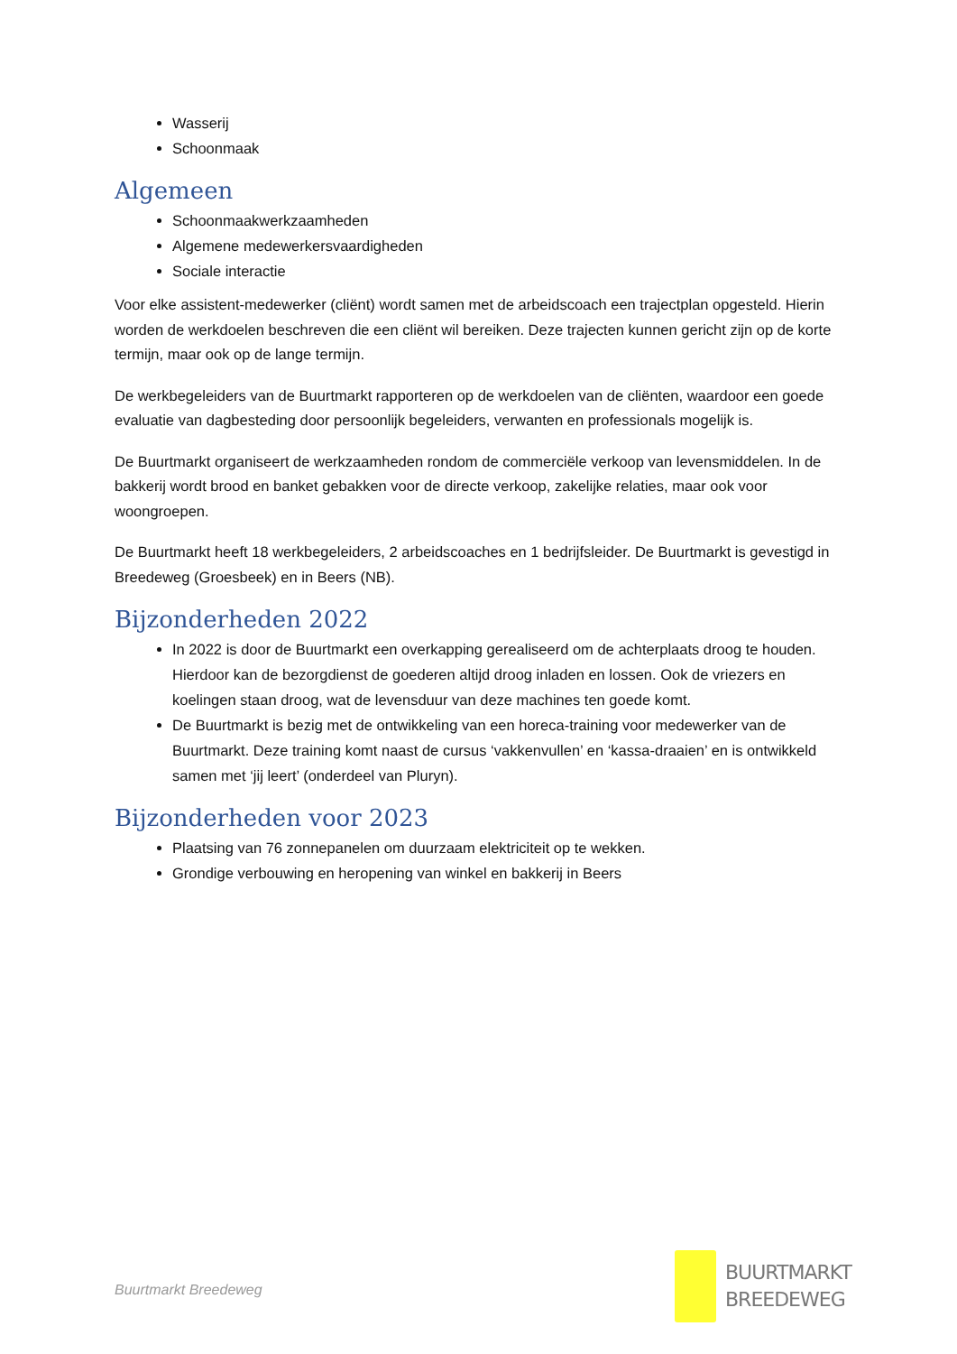Wasserij
Schoonmaak
Algemeen
Schoonmaakwerkzaamheden
Algemene medewerkersvaardigheden
Sociale interactie
Voor elke assistent-medewerker (cliënt) wordt samen met de arbeidscoach een trajectplan opgesteld. Hierin worden de werkdoelen beschreven die een cliënt wil bereiken. Deze trajecten kunnen gericht zijn op de korte termijn, maar ook op de lange termijn.
De werkbegeleiders van de Buurtmarkt rapporteren op de werkdoelen van de cliënten, waardoor een goede evaluatie van dagbesteding door persoonlijk begeleiders, verwanten en professionals mogelijk is.
De Buurtmarkt organiseert de werkzaamheden rondom de commerciële verkoop van levensmiddelen. In de bakkerij wordt brood en banket gebakken voor de directe verkoop, zakelijke relaties, maar ook voor woongroepen.
De Buurtmarkt heeft 18 werkbegeleiders, 2 arbeidscoaches en 1 bedrijfsleider. De Buurtmarkt is gevestigd in Breedeweg (Groesbeek) en in Beers (NB).
Bijzonderheden 2022
In 2022 is door de Buurtmarkt een overkapping gerealiseerd om de achterplaats droog te houden. Hierdoor kan de bezorgdienst de goederen altijd droog inladen en lossen. Ook de vriezers en koelingen staan droog, wat de levensduur van deze machines ten goede komt.
De Buurtmarkt is bezig met de ontwikkeling van een horeca-training voor medewerker van de Buurtmarkt. Deze training komt naast de cursus ‘vakkenvullen’ en ‘kassa-draaien’ en is ontwikkeld samen met ‘jij leert’ (onderdeel van Pluryn).
Bijzonderheden voor 2023
Plaatsing van 76 zonnepanelen om duurzaam elektriciteit op te wekken.
Grondige verbouwing en heropening van winkel en bakkerij in Beers
Buurtmarkt Breedeweg
BUURTMARKT
BREEDEWEG